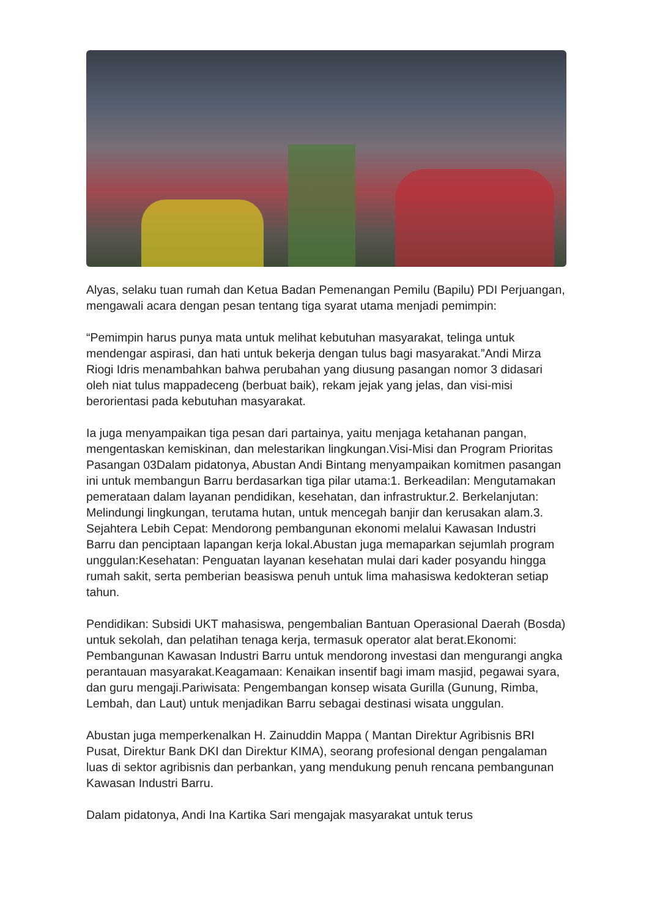Alyas, selaku tuan rumah dan Ketua Badan Pemenangan Pemilu (Bapilu) PDI Perjuangan, mengawali acara dengan pesan tentang tiga syarat utama menjadi pemimpin:
“Pemimpin harus punya mata untuk melihat kebutuhan masyarakat, telinga untuk mendengar aspirasi, dan hati untuk bekerja dengan tulus bagi masyarakat.”Andi Mirza Riogi Idris menambahkan bahwa perubahan yang diusung pasangan nomor 3 didasari oleh niat tulus mappadeceng (berbuat baik), rekam jejak yang jelas, dan visi-misi berorientasi pada kebutuhan masyarakat.
Ia juga menyampaikan tiga pesan dari partainya, yaitu menjaga ketahanan pangan, mengentaskan kemiskinan, dan melestarikan lingkungan.Visi-Misi dan Program Prioritas Pasangan 03Dalam pidatonya, Abustan Andi Bintang menyampaikan komitmen pasangan ini untuk membangun Barru berdasarkan tiga pilar utama:1. Berkeadilan: Mengutamakan pemerataan dalam layanan pendidikan, kesehatan, dan infrastruktur.2. Berkelanjutan: Melindungi lingkungan, terutama hutan, untuk mencegah banjir dan kerusakan alam.3. Sejahtera Lebih Cepat: Mendorong pembangunan ekonomi melalui Kawasan Industri Barru dan penciptaan lapangan kerja lokal.Abustan juga memaparkan sejumlah program unggulan:Kesehatan: Penguatan layanan kesehatan mulai dari kader posyandu hingga rumah sakit, serta pemberian beasiswa penuh untuk lima mahasiswa kedokteran setiap tahun.
Pendidikan: Subsidi UKT mahasiswa, pengembalian Bantuan Operasional Daerah (Bosda) untuk sekolah, dan pelatihan tenaga kerja, termasuk operator alat berat.Ekonomi: Pembangunan Kawasan Industri Barru untuk mendorong investasi dan mengurangi angka perantauan masyarakat.Keagamaan: Kenaikan insentif bagi imam masjid, pegawai syara, dan guru mengaji.Pariwisata: Pengembangan konsep wisata Gurilla (Gunung, Rimba, Lembah, dan Laut) untuk menjadikan Barru sebagai destinasi wisata unggulan.
Abustan juga memperkenalkan H. Zainuddin Mappa ( Mantan Direktur Agribisnis BRI Pusat, Direktur Bank DKI dan Direktur KIMA), seorang profesional dengan pengalaman luas di sektor agribisnis dan perbankan, yang mendukung penuh rencana pembangunan Kawasan Industri Barru.
Dalam pidatonya, Andi Ina Kartika Sari mengajak masyarakat untuk terus